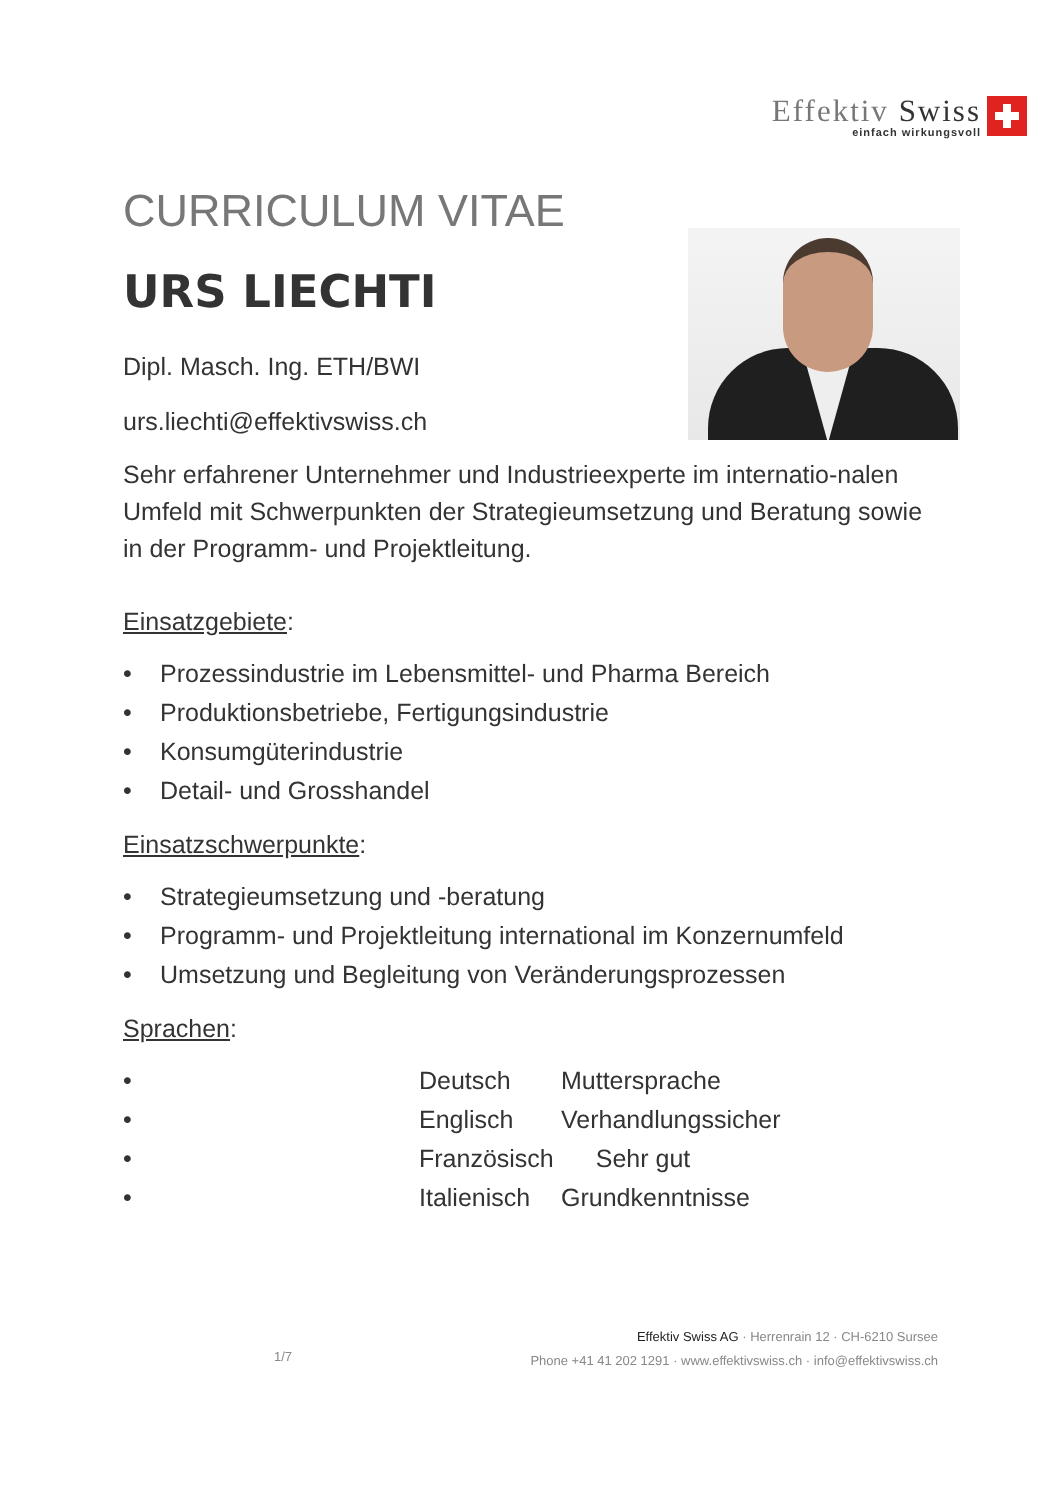Effektiv Swiss
einfach wirkungsvoll
CURRICULUM VITAE
URS LIECHTI
Dipl. Masch. Ing. ETH/BWI
urs.liechti@effektivswiss.ch
Sehr erfahrener Unternehmer und Industrieexperte im internatio-nalen Umfeld mit Schwerpunkten der Strategieumsetzung und Beratung sowie in der Programm- und Projektleitung.
Einsatzgebiete:
• Prozessindustrie im Lebensmittel- und Pharma Bereich
• Produktionsbetriebe, Fertigungsindustrie
• Konsumgüterindustrie
• Detail- und Grosshandel
Einsatzschwerpunkte:
• Strategieumsetzung und -beratung
• Programm- und Projektleitung international im Konzernumfeld
• Umsetzung und Begleitung von Veränderungsprozessen
Sprachen:
• Deutsch Muttersprache
• Englisch Verhandlungssicher
• Französisch Sehr gut
• Italienisch Grundkenntnisse
1/7
Effektiv Swiss AG · Herrenrain 12 · CH-6210 Sursee
Phone +41 41 202 1291 · www.effektivswiss.ch · info@effektivswiss.ch